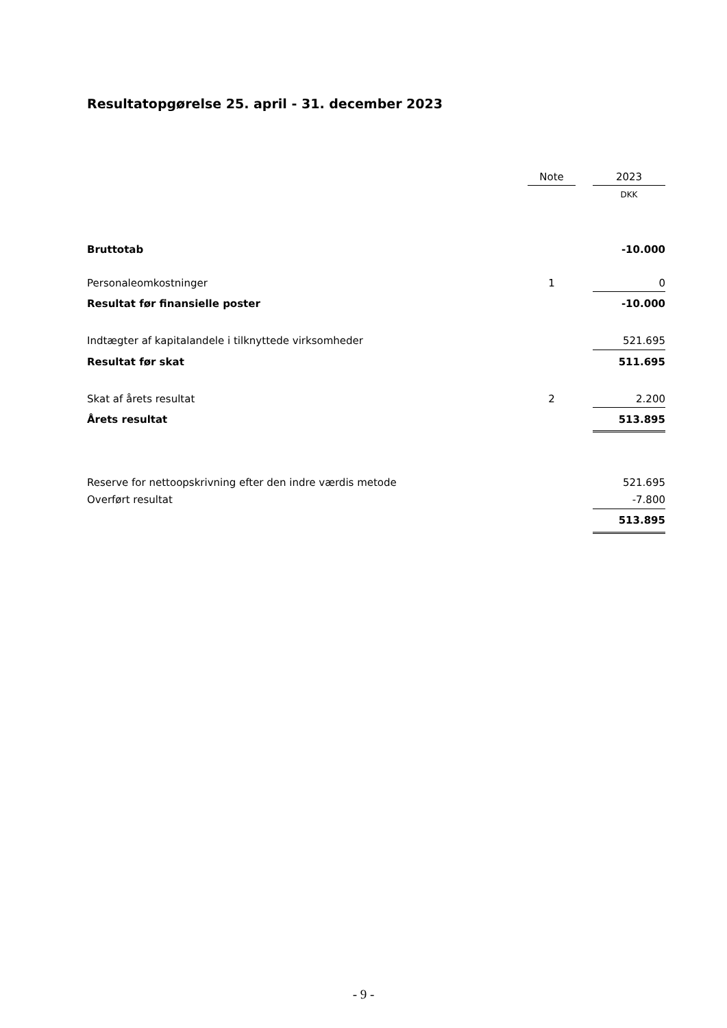Resultatopgørelse 25. april - 31. december 2023
| | Note | | 2023 |
| --- | --- | --- | --- |
| | | | DKK |
| Bruttotab | | | -10.000 |
| Personaleomkostninger | 1 | | 0 |
| Resultat før finansielle poster | | | -10.000 |
| Indtægter af kapitalandele i tilknyttede virksomheder | | | 521.695 |
| Resultat før skat | | | 511.695 |
| Skat af årets resultat | 2 | | 2.200 |
| Årets resultat | | | 513.895 |
| Reserve for nettoopskrivning efter den indre værdis metode | | | 521.695 |
| Overført resultat | | | -7.800 |
| | | | 513.895 |
- 9 -